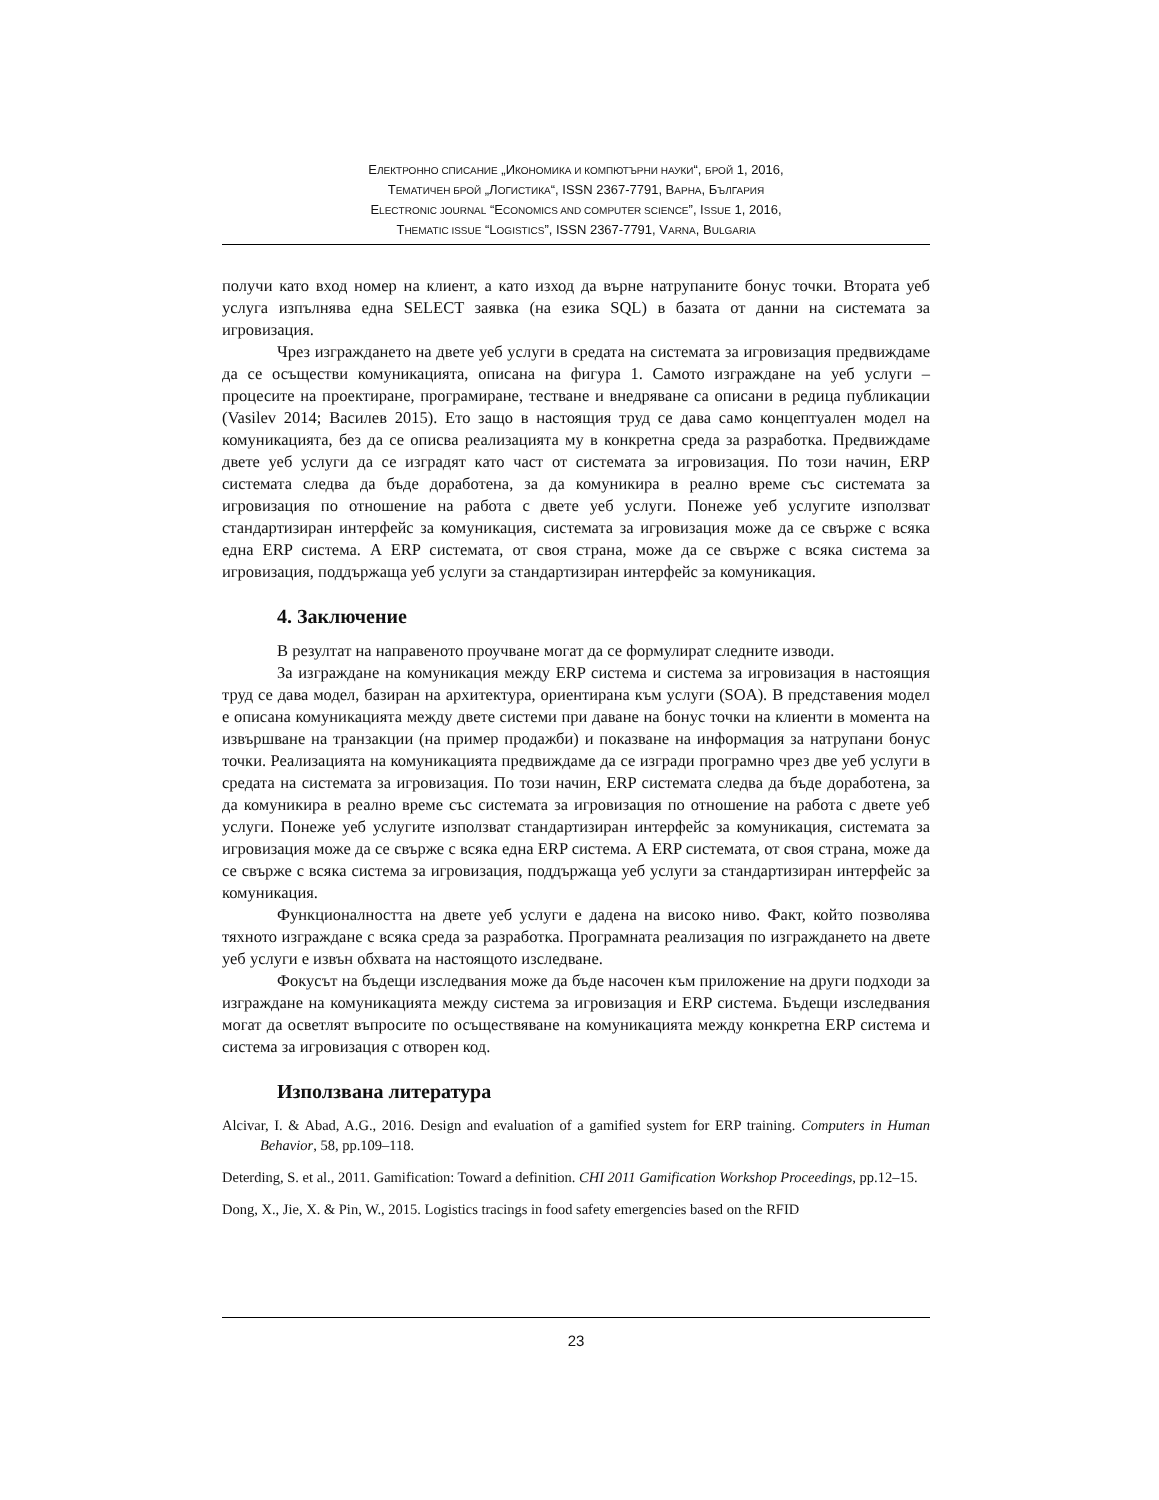ЕЛЕКТРОННО СПИСАНИЕ „ИКОНОМИКА И КОМПЮТЪРНИ НАУКИ“, БРОЙ 1, 2016,
ТЕМАТИЧЕН БРОЙ „ЛОГИСТИКА“, ISSN 2367-7791, ВАРНА, БЪЛГАРИЯ
ELECTRONIC JOURNAL “ECONOMICS AND COMPUTER SCIENCE”, ISSUE 1, 2016,
THEMATIC ISSUE “LOGISTICS”, ISSN 2367-7791, VARNA, BULGARIA
получи като вход номер на клиент, а като изход да върне натрупаните бонус точки. Втората уеб услуга изпълнява една SELECT заявка (на езика SQL) в базата от данни на системата за игровизация.
Чрез изграждането на двете уеб услуги в средата на системата за игровизация предвиждаме да се осъществи комуникацията, описана на фигура 1. Самото изграждане на уеб услуги – процесите на проектиране, програмиране, тестване и внедряване са описани в редица публикации (Vasilev 2014; Василев 2015). Ето защо в настоящия труд се дава само концептуален модел на комуникацията, без да се описва реализацията му в конкретна среда за разработка. Предвиждаме двете уеб услуги да се изградят като част от системата за игровизация. По този начин, ERP системата следва да бъде доработена, за да комуникира в реално време със системата за игровизация по отношение на работа с двете уеб услуги. Понеже уеб услугите използват стандартизиран интерфейс за комуникация, системата за игровизация може да се свърже с всяка една ERP система. А ERP системата, от своя страна, може да се свърже с всяка система за игровизация, поддържаща уеб услуги за стандартизиран интерфейс за комуникация.
4. Заключение
В резултат на направеното проучване могат да се формулират следните изводи.
За изграждане на комуникация между ERP система и система за игровизация в настоящия труд се дава модел, базиран на архитектура, ориентирана към услуги (SOA). В представения модел е описана комуникацията между двете системи при даване на бонус точки на клиенти в момента на извършване на транзакции (на пример продажби) и показване на информация за натрупани бонус точки. Реализацията на комуникацията предвиждаме да се изгради програмно чрез две уеб услуги в средата на системата за игровизация. По този начин, ERP системата следва да бъде доработена, за да комуникира в реално време със системата за игровизация по отношение на работа с двете уеб услуги. Понеже уеб услугите използват стандартизиран интерфейс за комуникация, системата за игровизация може да се свърже с всяка една ERP система. А ERP системата, от своя страна, може да се свърже с всяка система за игровизация, поддържаща уеб услуги за стандартизиран интерфейс за комуникация.
Функционалността на двете уеб услуги е дадена на високо ниво. Факт, който позволява тяхното изграждане с всяка среда за разработка. Програмната реализация по изграждането на двете уеб услуги е извън обхвата на настоящото изследване.
Фокусът на бъдещи изследвания може да бъде насочен към приложение на други подходи за изграждане на комуникацията между система за игровизация и ERP система. Бъдещи изследвания могат да осветлят въпросите по осъществяване на комуникацията между конкретна ERP система и система за игровизация с отворен код.
Използвана литература
Alcivar, I. & Abad, A.G., 2016. Design and evaluation of a gamified system for ERP training. Computers in Human Behavior, 58, pp.109–118.
Deterding, S. et al., 2011. Gamification: Toward a definition. CHI 2011 Gamification Workshop Proceedings, pp.12–15.
Dong, X., Jie, X. & Pin, W., 2015. Logistics tracings in food safety emergencies based on the RFID
23